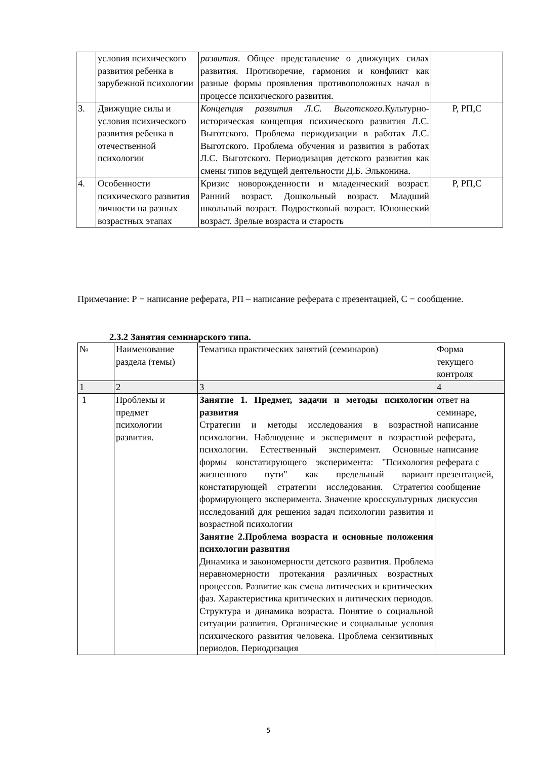| | условия психического развития ребенка в зарубежной психологии | развития. Общее представление о движущих силах развития. Противоречие, гармония и конфликт как разные формы проявления противоположных начал в процессе психического развития. | |
| 3. | Движущие силы и условия психического развития ребенка в отечественной психологии | Концепция развития Л.С. Выготского. Культурно-историческая концепция психического развития Л.С. Выготского. Проблема периодизации в работах Л.С. Выготского. Проблема обучения и развития в работах Л.С. Выготского. Периодизация детского развития как смены типов ведущей деятельности Д.Б. Эльконина. | Р, РП,С |
| 4. | Особенности психического развития личности на разных возрастных этапах | Кризис новорожденности и младенческий возраст. Ранний возраст. Дошкольный возраст. Младший школьный возраст. Подростковый возраст. Юношеский возраст. Зрелые возраста и старость | Р, РП,С |
Примечание: Р − написание реферата, РП – написание реферата с презентацией, С − сообщение.
2.3.2 Занятия семинарского типа.
| № | Наименование раздела (темы) | Тематика практических занятий (семинаров) | Форма текущего контроля |
| 1 | 2 | 3 | 4 |
| 1 | Проблемы и предмет психологии развития. | Занятие 1. Предмет, задачи и методы психологии развития Стратегии и методы исследования в возрастной психологии. Наблюдение и эксперимент в возрастной психологии. Естественный эксперимент. Основные формы констатирующего эксперимента: "Психология жизненного пути" как предельный вариант констатирующей стратегии исследования. Стратегия формирующего эксперимента. Значение кросскультурных исследований для решения задач психологии развития и возрастной психологии Занятие 2.Проблема возраста и основные положения психологии развития Динамика и закономерности детского развития. Проблема неравномерности протекания различных возрастных процессов. Развитие как смена литических и критических фаз. Характеристика критических и литических периодов. Структура и динамика возраста. Понятие о социальной ситуации развития. Органические и социальные условия психического развития человека. Проблема сензитивных периодов. Периодизация | ответ на семинаре, написание реферата, написание реферата с презентацией, сообщение дискуссия |
5